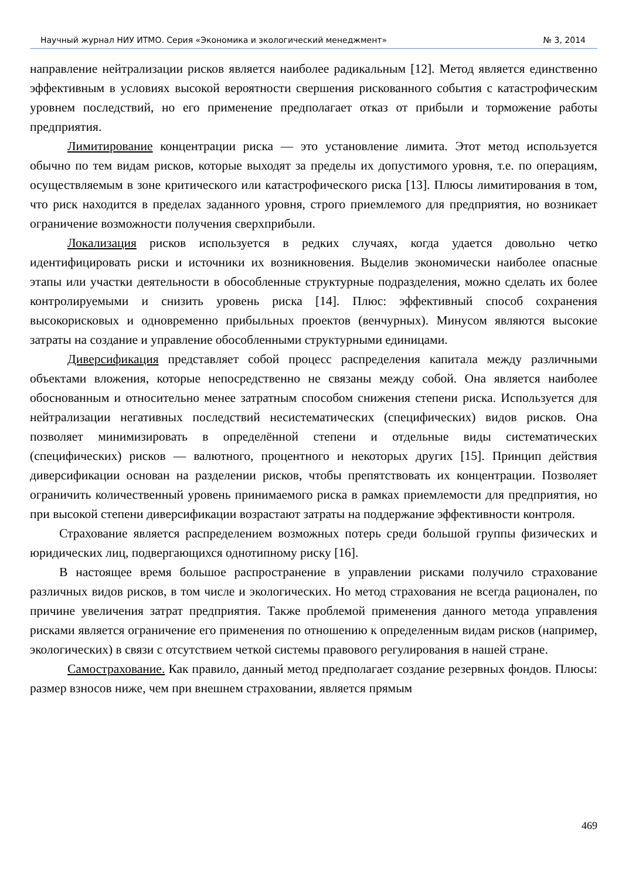Научный журнал НИУ ИТМО. Серия «Экономика и экологический менеджмент» № 3, 2014
направление нейтрализации рисков является наиболее радикальным [12]. Метод является единственно эффективным в условиях высокой вероятности свершения рискованного события с катастрофическим уровнем последствий, но его применение предполагает отказ от прибыли и торможение работы предприятия.
Лимитирование концентрации риска — это установление лимита. Этот метод используется обычно по тем видам рисков, которые выходят за пределы их допустимого уровня, т.е. по операциям, осуществляемым в зоне критического или катастрофического риска [13]. Плюсы лимитирования в том, что риск находится в пределах заданного уровня, строго приемлемого для предприятия, но возникает ограничение возможности получения сверхприбыли.
Локализация рисков используется в редких случаях, когда удается довольно четко идентифицировать риски и источники их возникновения. Выделив экономически наиболее опасные этапы или участки деятельности в обособленные структурные подразделения, можно сделать их более контролируемыми и снизить уровень риска [14]. Плюс: эффективный способ сохранения высокорисковых и одновременно прибыльных проектов (венчурных). Минусом являются высокие затраты на создание и управление обособленными структурными единицами.
Диверсификация представляет собой процесс распределения капитала между различными объектами вложения, которые непосредственно не связаны между собой. Она является наиболее обоснованным и относительно менее затратным способом снижения степени риска. Используется для нейтрализации негативных последствий несистематических (специфических) видов рисков. Она позволяет минимизировать в определённой степени и отдельные виды систематических (специфических) рисков — валютного, процентного и некоторых других [15]. Принцип действия диверсификации основан на разделении рисков, чтобы препятствовать их концентрации. Позволяет ограничить количественный уровень принимаемого риска в рамках приемлемости для предприятия, но при высокой степени диверсификации возрастают затраты на поддержание эффективности контроля.
Страхование является распределением возможных потерь среди большой группы физических и юридических лиц, подвергающихся однотипному риску [16].
В настоящее время большое распространение в управлении рисками получило страхование различных видов рисков, в том числе и экологических. Но метод страхования не всегда рационален, по причине увеличения затрат предприятия. Также проблемой применения данного метода управления рисками является ограничение его применения по отношению к определенным видам рисков (например, экологических) в связи с отсутствием четкой системы правового регулирования в нашей стране.
Самострахование. Как правило, данный метод предполагает создание резервных фондов. Плюсы: размер взносов ниже, чем при внешнем страховании, является прямым
469